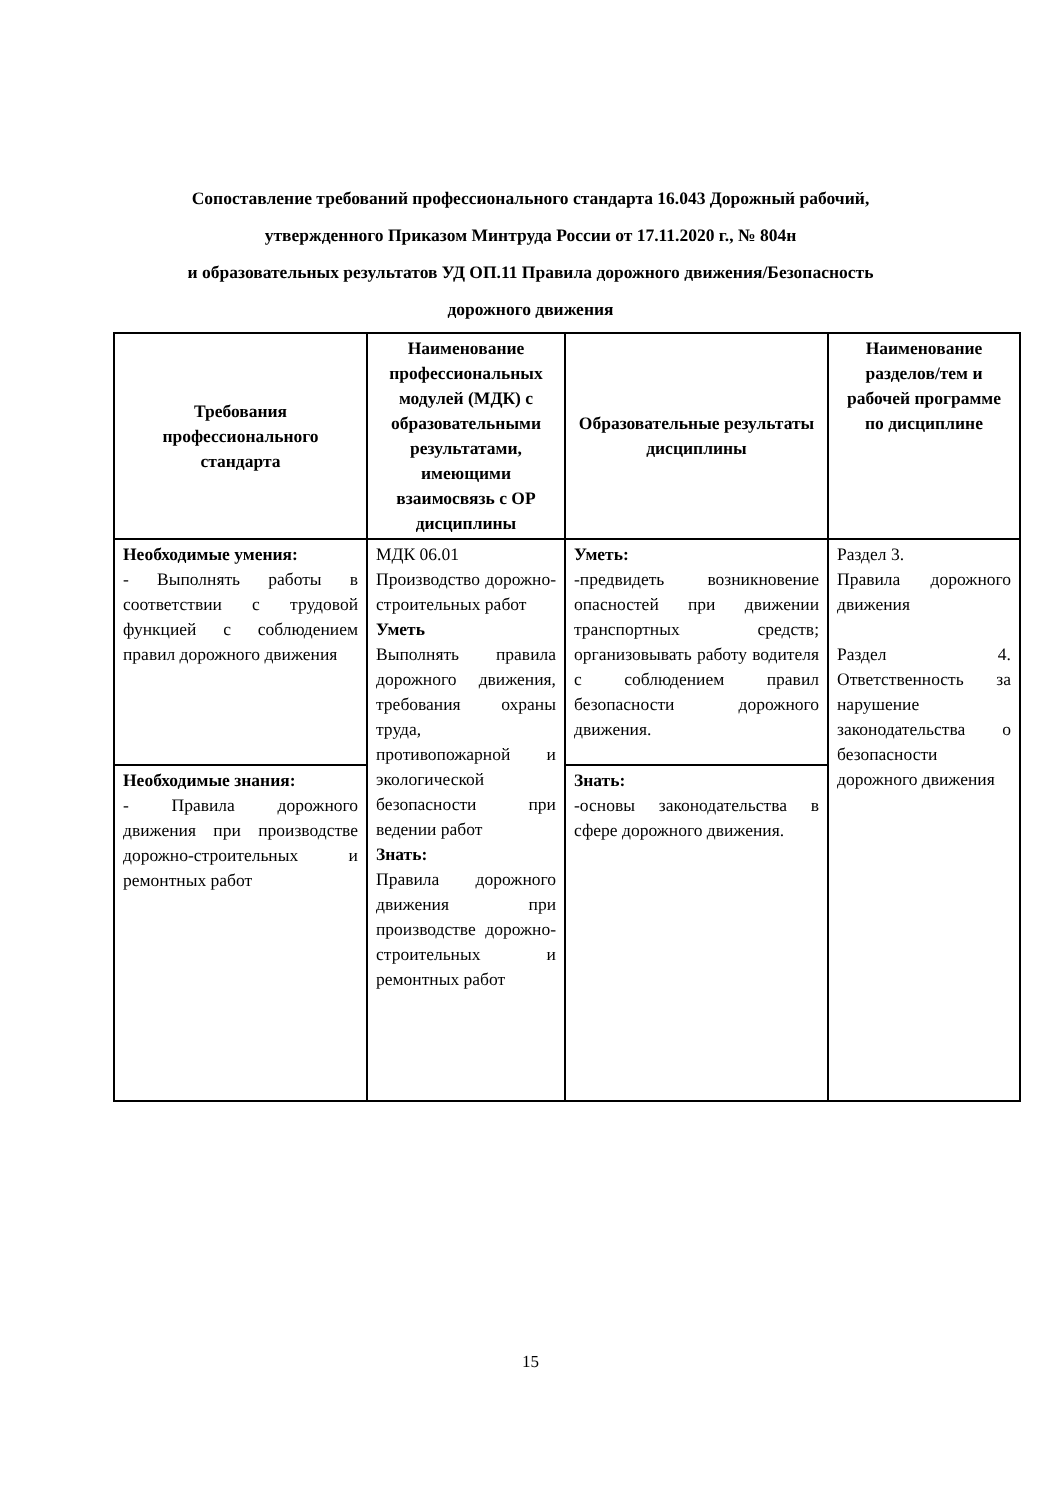Сопоставление требований профессионального стандарта 16.043 Дорожный рабочий,
утвержденного Приказом Минтруда России от 17.11.2020 г., № 804н
и образовательных результатов УД ОП.11 Правила дорожного движения/Безопасность
дорожного движения
| Требования профессионального стандарта | Наименование профессиональных модулей (МДК) с образовательными результатами, имеющими взаимосвязь с ОР дисциплины | Образовательные результаты дисциплины | Наименование разделов/тем и рабочей программе по дисциплине |
| --- | --- | --- | --- |
| Необходимые умения: - Выполнять работы в соответствии с трудовой функцией с соблюдением правил дорожного движения | МДК 06.01 Производство дорожно-строительных работ Уметь Выполнять правила дорожного движения, требования охраны труда, противопожарной и экологической безопасности при ведении работ Знать: Правила дорожного движения при производстве дорожно-строительных и ремонтных работ | Уметь: -предвидеть возникновение опасностей при движении транспортных средств; организовывать работу водителя с соблюдением правил безопасности дорожного движения. | Раздел 3. Правила дорожного движения Раздел 4. Ответственность за нарушение законодательства о безопасности дорожного движения |
| Необходимые знания: - Правила дорожного движения при производстве дорожно-строительных и ремонтных работ | | Знать: -основы законодательства в сфере дорожного движения. | |
15